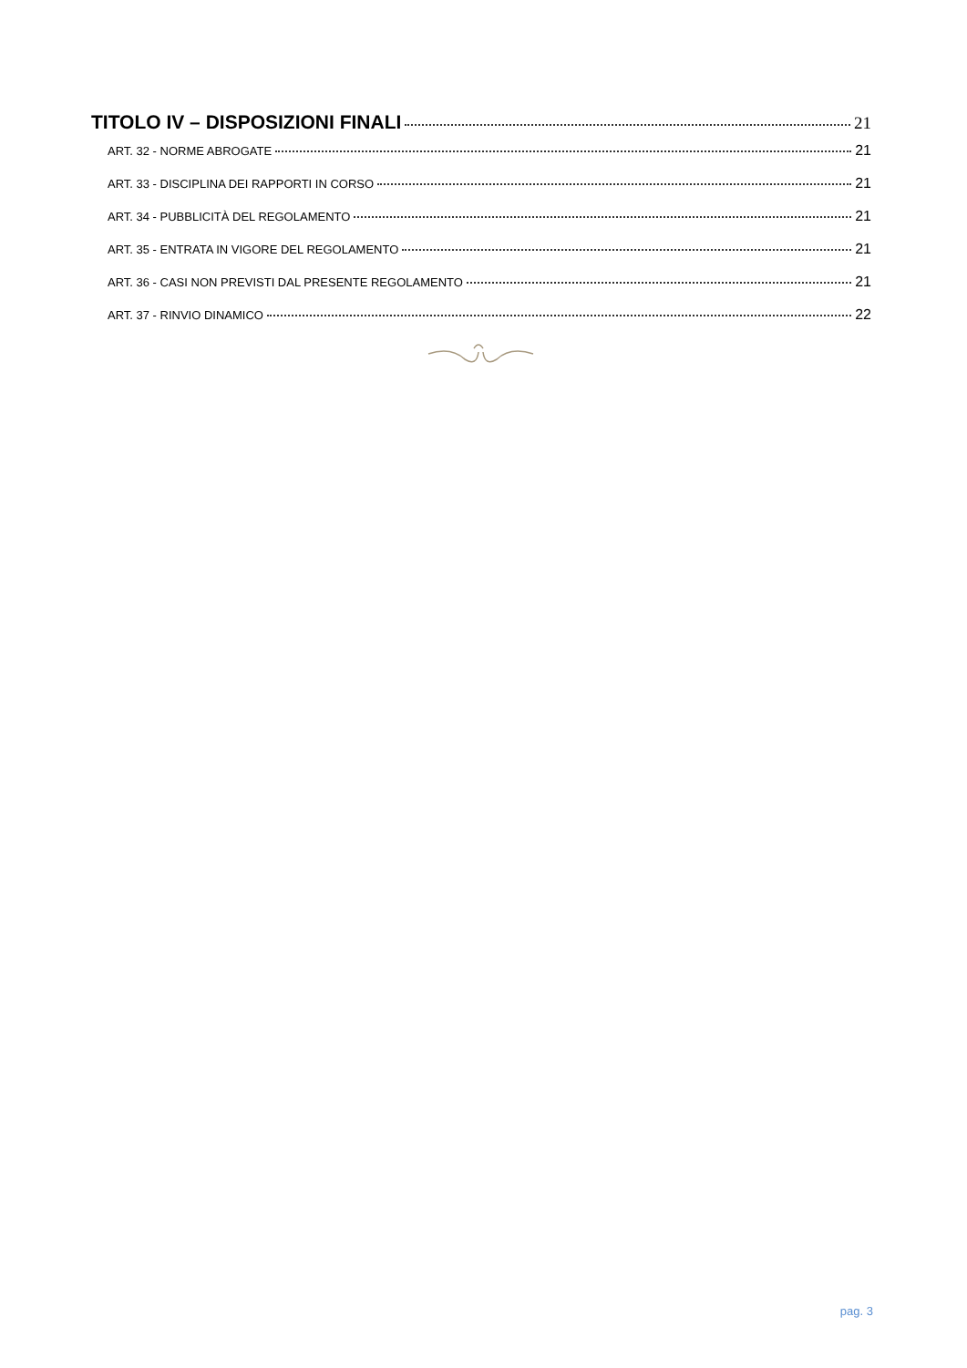TITOLO IV – DISPOSIZIONI FINALI 21
ART. 32 - NORME ABROGATE 21
ART. 33 - DISCIPLINA DEI RAPPORTI IN CORSO 21
ART. 34 - PUBBLICITÀ DEL REGOLAMENTO 21
ART. 35 - ENTRATA IN VIGORE DEL REGOLAMENTO 21
ART. 36 - CASI NON PREVISTI DAL PRESENTE REGOLAMENTO 21
ART. 37 - RINVIO DINAMICO 22
pag. 3